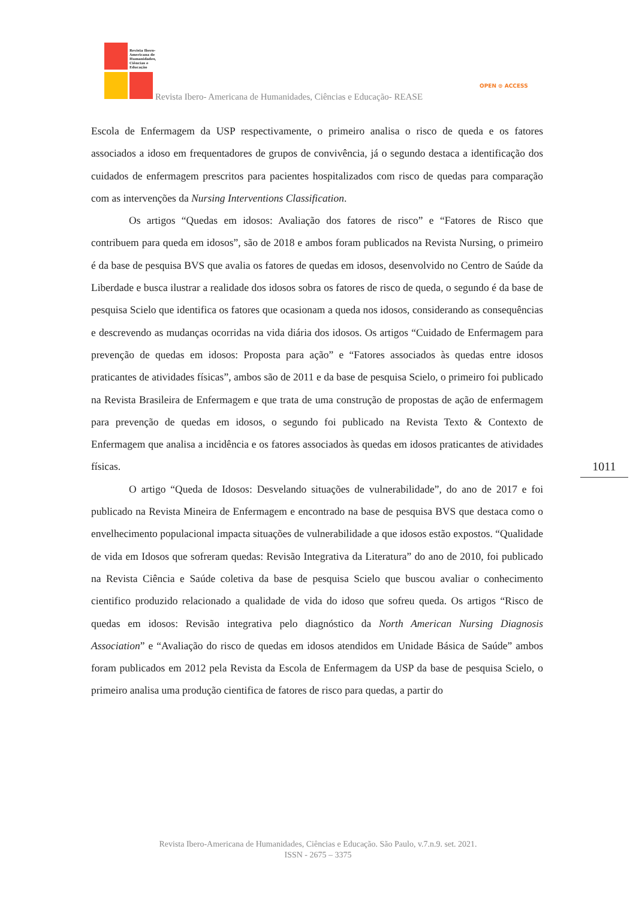Revista Ibero-
Americana de
Humanidades,
Ciências e
Educação
Revista Ibero- Americana de Humanidades, Ciências e Educação- REASE
OPEN ⊙ ACCESS
Escola de Enfermagem da USP respectivamente, o primeiro analisa o risco de queda e os fatores associados a idoso em frequentadores de grupos de convivência, já o segundo destaca a identificação dos cuidados de enfermagem prescritos para pacientes hospitalizados com risco de quedas para comparação com as intervenções da Nursing Interventions Classification.
Os artigos “Quedas em idosos: Avaliação dos fatores de risco” e “Fatores de Risco que contribuem para queda em idosos”, são de 2018 e ambos foram publicados na Revista Nursing, o primeiro é da base de pesquisa BVS que avalia os fatores de quedas em idosos, desenvolvido no Centro de Saúde da Liberdade e busca ilustrar a realidade dos idosos sobra os fatores de risco de queda, o segundo é da base de pesquisa Scielo que identifica os fatores que ocasionam a queda nos idosos, considerando as consequências e descrevendo as mudanças ocorridas na vida diária dos idosos. Os artigos “Cuidado de Enfermagem para prevenção de quedas em idosos: Proposta para ação” e “Fatores associados às quedas entre idosos praticantes de atividades físicas”, ambos são de 2011 e da base de pesquisa Scielo, o primeiro foi publicado na Revista Brasileira de Enfermagem e que trata de uma construção de propostas de ação de enfermagem para prevenção de quedas em idosos, o segundo foi publicado na Revista Texto & Contexto de Enfermagem que analisa a incidência e os fatores associados às quedas em idosos praticantes de atividades físicas.
O artigo “Queda de Idosos: Desvelando situações de vulnerabilidade”, do ano de 2017 e foi publicado na Revista Mineira de Enfermagem e encontrado na base de pesquisa BVS que destaca como o envelhecimento populacional impacta situações de vulnerabilidade a que idosos estão expostos. “Qualidade de vida em Idosos que sofreram quedas: Revisão Integrativa da Literatura” do ano de 2010, foi publicado na Revista Ciência e Saúde coletiva da base de pesquisa Scielo que buscou avaliar o conhecimento cientifico produzido relacionado a qualidade de vida do idoso que sofreu queda. Os artigos “Risco de quedas em idosos: Revisão integrativa pelo diagnóstico da North American Nursing Diagnosis Association” e “Avaliação do risco de quedas em idosos atendidos em Unidade Básica de Saúde” ambos foram publicados em 2012 pela Revista da Escola de Enfermagem da USP da base de pesquisa Scielo, o primeiro analisa uma produção cientifica de fatores de risco para quedas, a partir do
1011
Revista Ibero-Americana de Humanidades, Ciências e Educação. São Paulo, v.7.n.9. set. 2021.
ISSN - 2675 – 3375